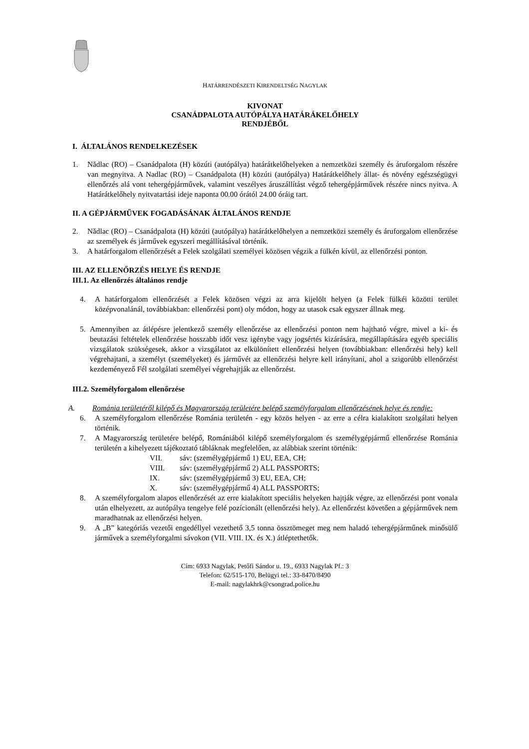HATÁRRENDÉSZETI KIRENDELTSÉG NAGYLAK
KIVONAT
CSANÁDPALOTA AUTÓPÁLYA HATÁRÁKELŐHELY
RENDJÉBŐL
I. ÁLTALÁNOS RENDELKEZÉSEK
1. Nădlac (RO) – Csanádpalota (H) közúti (autópálya) határátkelőhelyeken a nemzetközi személy és áruforgalom részére van megnyitva. A Nadlac (RO) – Csanádpalota (H) közúti (autópálya) Határátkelőhely állat- és növény egészségügyi ellenőrzés alá vont tehergépjárművek, valamint veszélyes áruszállítást végző tehergépjárművek részére nincs nyitva. A Határátkelőhely nyitvatartási ideje naponta 00.00 órától 24.00 óráig tart.
II. A GÉPJÁRMŰVEK FOGADÁSÁNAK ÁLTALÁNOS RENDJE
2. Nădlac (RO) – Csanádpalota (H) közúti (autópálya) határátkelőhelyen a nemzetközi személy és áruforgalom ellenőrzése az személyek és járművek egyszeri megállításával történik.
3. A határforgalom ellenőrzését a Felek szolgálati személyei közösen végzik a fülkén kívül, az ellenőrzési ponton.
III. AZ ELLENŐRZÉS HELYE ÉS RENDJE
III.1. Az ellenőrzés általános rendje
4. A határforgalom ellenőrzését a Felek közösen végzi az arra kijelölt helyen (a Felek fülkéi közötti terület középvonalánál, továbbiakban: ellenőrzési pont) oly módon, hogy az utasok csak egyszer állnak meg.
5. Amennyiben az átlépésre jelentkező személy ellenőrzése az ellenőrzési ponton nem hajtható végre, mivel a ki- és beutazási feltételek ellenőrzése hosszabb időt vesz igénybe vagy jogsértés kizárására, megállapítására egyéb speciális vizsgálatok szükségesek, akkor a vizsgálatot az elkülönített ellenőrzési helyen (továbbiakban: ellenőrzési hely) kell végrehajtani, a személyt (személyeket) és járművét az ellenőrzési helyre kell irányítani, ahol a szigorúbb ellenőrzést kezdeményező Fél szolgálati személyei végrehajtják az ellenőrzést.
III.2. Személyforgalom ellenőrzése
A. Románia területéről kilépő és Magyarország területére belépő személyforgalom ellenőrzésének helye és rendje:
6. A személyforgalom ellenőrzése Románia területén - egy közös helyen - az erre a célra kialakított szolgálati helyen történik.
7. A Magyarország területére belépő, Romániából kilépő személyforgalom és személygépjármű ellenőrzése Románia területén a kihelyezett tájékoztató tábláknak megfelelően, az alábbiak szerint történik:
VII. sáv: (személygépjármű 1) EU, EEA, CH;
VIII. sáv: (személygépjármű 2) ALL PASSPORTS;
IX. sáv: (személygépjármű 3) EU, EEA, CH;
X. sáv: (személygépjármű 4) ALL PASSPORTS;
8. A személyforgalom alapos ellenőrzését az erre kialakított speciális helyeken hajtják végre, az ellenőrzési pont vonala után elhelyezett, az autópálya tengelye felé pozícionált (ellenőrzési hely). Az ellenőrzést követően a gépjárművek nem maradhatnak az ellenőrzési helyen.
9. A „B” kategóriás vezetői engedéllyel vezethető 3,5 tonna össztömeget meg nem haladó tehergépjárműnek minősülő járművek a személyforgalmi sávokon (VII. VIII. IX. és X.) átléptethetők.
Cím: 6933 Nagylak, Petőfi Sándor u. 19., 6933 Nagylak Pf.: 3
Telefon: 62/515-170, Belügyi tel.: 33-8470/8490
E-mail: nagylakhrk@csongrad.police.hu